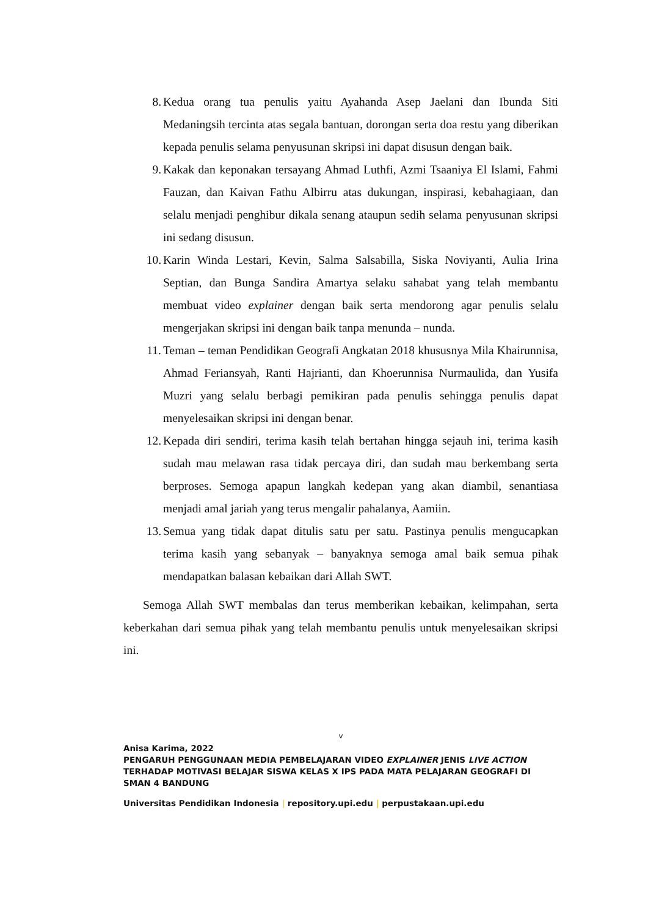8. Kedua orang tua penulis yaitu Ayahanda Asep Jaelani dan Ibunda Siti Medaningsih tercinta atas segala bantuan, dorongan serta doa restu yang diberikan kepada penulis selama penyusunan skripsi ini dapat disusun dengan baik.
9. Kakak dan keponakan tersayang Ahmad Luthfi, Azmi Tsaaniya El Islami, Fahmi Fauzan, dan Kaivan Fathu Albirru atas dukungan, inspirasi, kebahagiaan, dan selalu menjadi penghibur dikala senang ataupun sedih selama penyusunan skripsi ini sedang disusun.
10. Karin Winda Lestari, Kevin, Salma Salsabilla, Siska Noviyanti, Aulia Irina Septian, dan Bunga Sandira Amartya selaku sahabat yang telah membantu membuat video explainer dengan baik serta mendorong agar penulis selalu mengerjakan skripsi ini dengan baik tanpa menunda – nunda.
11. Teman – teman Pendidikan Geografi Angkatan 2018 khususnya Mila Khairunnisa, Ahmad Feriansyah, Ranti Hajrianti, dan Khoerunnisa Nurmaulida, dan Yusifa Muzri yang selalu berbagi pemikiran pada penulis sehingga penulis dapat menyelesaikan skripsi ini dengan benar.
12. Kepada diri sendiri, terima kasih telah bertahan hingga sejauh ini, terima kasih sudah mau melawan rasa tidak percaya diri, dan sudah mau berkembang serta berproses. Semoga apapun langkah kedepan yang akan diambil, senantiasa menjadi amal jariah yang terus mengalir pahalanya, Aamiin.
13. Semua yang tidak dapat ditulis satu per satu. Pastinya penulis mengucapkan terima kasih yang sebanyak – banyaknya semoga amal baik semua pihak mendapatkan balasan kebaikan dari Allah SWT.
Semoga Allah SWT membalas dan terus memberikan kebaikan, kelimpahan, serta keberkahan dari semua pihak yang telah membantu penulis untuk menyelesaikan skripsi ini.
v
Anisa Karima, 2022
PENGARUH PENGGUNAAN MEDIA PEMBELAJARAN VIDEO EXPLAINER JENIS LIVE ACTION TERHADAP MOTIVASI BELAJAR SISWA KELAS X IPS PADA MATA PELAJARAN GEOGRAFI DI SMAN 4 BANDUNG
Universitas Pendidikan Indonesia | repository.upi.edu | perpustakaan.upi.edu